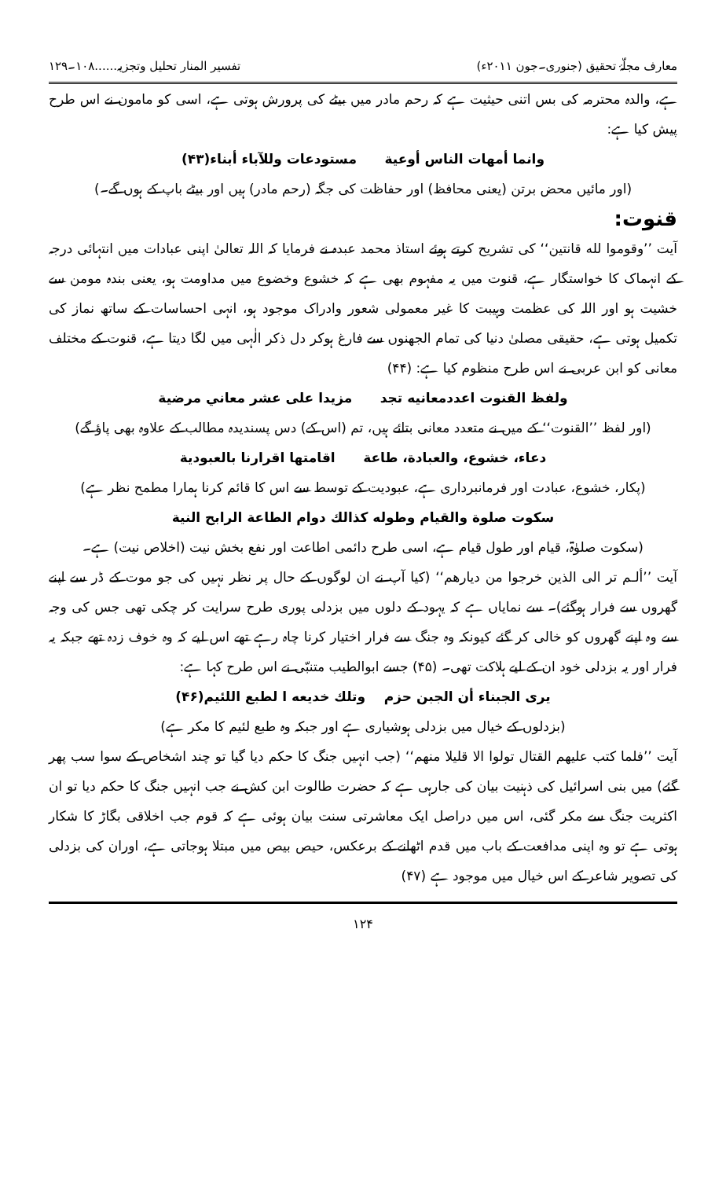معارف مجلّۂ تحقیق (جنوری۔جون ۲۰۱۱ء) تفسیر المنار تحلیل وتجزیہ......۱۰۸۔۱۲۹
ہے، والدہ محترمہ کی بس اتنی حیثیت ہے کہ رحم مادر میں بیٹے کی پرورش ہوتی ہے، اسی کو مامون نے اس طرح پیش کیا ہے:
وانما أمهات الناس أوعية مستودعات وللآباء أبناء(۴۳)
(اور مائیں محض برتن (یعنی محافظ) اور حفاظت کی جگہ (رحم مادر) ہیں اور بیٹے باپ کے ہوں گے۔)
قنوت:
آیت ’’وقوموا لله قانتين‘‘ کی تشریح کرتے ہوئے استاذ محمد عبدہ نے فرمایا کہ اللہ تعالیٰ اپنی عبادات میں انتہائی درجہ کے انہماک کا خواستگار ہے، قنوت میں یہ مفہوم بھی ہے کہ خشوع وخضوع میں مداومت ہو، یعنی بندہ مومن سے خشیت ہو اور اللہ کی عظمت وہیبت کا غیر معمولی شعور وادراک موجود ہو، انہی احساسات کے ساتھ نماز کی تکمیل ہوتی ہے، حقیقی مصلیٰ دنیا کی تمام الجھنوں سے فارغ ہوکر دل ذکر الٰہی میں لگا دیتا ہے، قنوت کے مختلف معانی کو ابن عربی نے اس طرح منظوم کیا ہے: (۴۴)
ولفظ القنوت اعددمعانيه تجد مزيدا على عشر معاني مرضية
(اور لفظ ’’القنوت‘‘ کے میں نے متعدد معانی بتائے ہیں، تم (اس کے) دس پسندیدہ مطالب کے علاوہ بھی پاؤ گے)
دعاء، خشوع، والعبادة، طاعة اقامتها اقرارنا بالعبودية
(پکار، خشوع، عبادت اور فرمانبرداری ہے، عبودیت کے توسط سے اس کا قائم کرنا ہمارا مطمح نظر ہے)
سكوت صلوة والقيام وطوله كذالك دوام الطاعة الرابح النية
(سکوت صلوٰۃ، قیام اور طول قیام ہے، اسی طرح دائمی اطاعت اور نفع بخش نیت (اخلاص نیت) ہے۔
آیت ’’ألـم تر الى الذين خرجوا من ديارهم‘‘ (کیا آپ نے ان لوگوں کے حال پر نظر نہیں کی جو موت کے ڈر سے اپنے گھروں سے فرار ہوگئے)۔ سے نمایاں ہے کہ یہود کے دلوں میں بزدلی پوری طرح سرایت کر چکی تھی جس کی وجہ سے وہ اپنے گھروں کو خالی کر گئے کیونکہ وہ جنگ سے فرار اختیار کرنا چاہ رہے تھے اس لیے کہ وہ خوف زدہ تھے جبکہ یہ فرار اور یہ بزدلی خود ان کے لیے ہلاکت تھی۔ (۴۵) جسے ابوالطیب متنبّی نے اس طرح کہا ہے:
يرى الجبناء أن الجبن حزم وتلك خديعه ا لطبع اللئيم(۴۶)
(بزدلوں کے خیال میں بزدلی ہوشیاری ہے اور جبکہ وہ طبع لئیم کا مکر ہے)
آیت ’’فلما كتب عليهم القتال تولوا الا قليلا منهم‘‘ (جب انہیں جنگ کا حکم دیا گیا تو چند اشخاص کے سوا سب پھر گئے) میں بنی اسرائیل کی ذہنیت بیان کی جارہی ہے کہ حضرت طالوت ابن کش نے جب انہیں جنگ کا حکم دیا تو ان اکثریت جنگ سے مکر گئی، اس میں دراصل ایک معاشرتی سنت بیان ہوئی ہے کہ قوم جب اخلاقی بگاڑ کا شکار ہوتی ہے تو وہ اپنی مدافعت کے باب میں قدم اٹھانے کے برعکس، حیص بیص میں مبتلا ہوجاتی ہے، اوران کی بزدلی کی تصویر شاعر کے اس خیال میں موجود ہے (۴۷)
۱۲۴